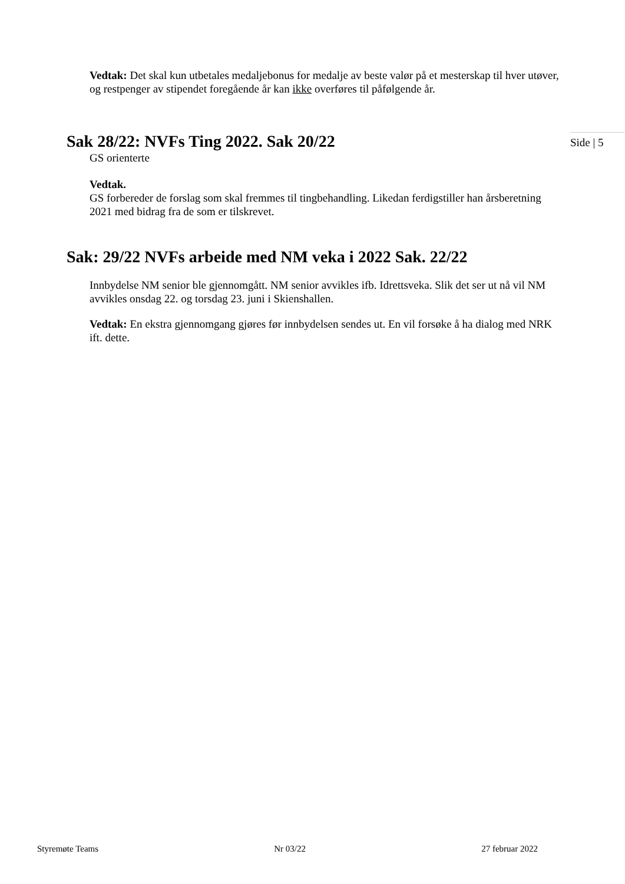Vedtak: Det skal kun utbetales medaljebonus for medalje av beste valør på et mesterskap til hver utøver, og restpenger av stipendet foregående år kan ikke overføres til påfølgende år.
Sak 28/22: NVFs Ting 2022. Sak 20/22
Side | 5
GS orienterte
Vedtak.
GS forbereder de forslag som skal fremmes til tingbehandling. Likedan ferdigstiller han årsberetning 2021 med bidrag fra de som er tilskrevet.
Sak: 29/22 NVFs arbeide med NM veka i 2022 Sak. 22/22
Innbydelse NM senior ble gjennomgått. NM senior avvikles ifb. Idrettsveka. Slik det ser ut nå vil NM avvikles onsdag 22. og torsdag 23. juni i Skienshallen.
Vedtak: En ekstra gjennomgang gjøres før innbydelsen sendes ut. En vil forsøke å ha dialog med NRK ift. dette.
Styremøte Teams Nr 03/22 27 februar 2022